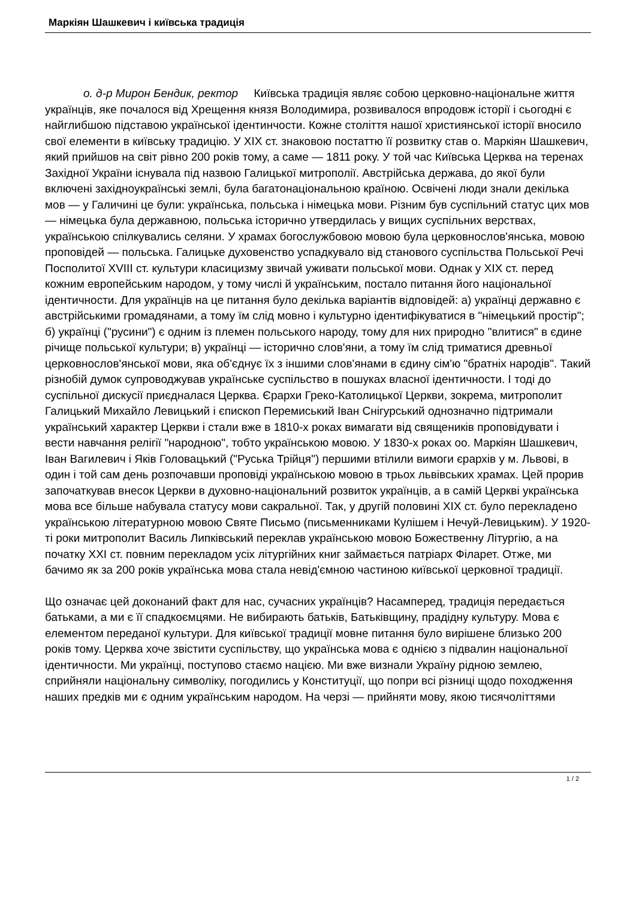Маркіян Шашкевич і київська традиція
о. д-р Мирон Бендик, ректор Київська традиція являє собою церковно-національне життя українців, яке почалося від Хрещення князя Володимира, розвивалося впродовж історії і сьогодні є найглибшою підставою української ідентинчости. Кожне століття нашої християнської історії вносило свої елементи в київську традицію. У XIX ст. знаковою постаттю її розвитку став о. Маркіян Шашкевич, який прийшов на світ рівно 200 років тому, а саме — 1811 року. У той час Київська Церква на теренах Західної України існувала під назвою Галицької митрополії. Австрійська держава, до якої були включені західноукраїнські землі, була багатонаціональною країною. Освічені люди знали декілька мов — у Галичині це були: українська, польська і німецька мови. Різним був суспільний статус цих мов — німецька була державною, польська історично утвердилась у вищих суспільних верствах, українською спілкувались селяни. У храмах богослужбовою мовою була церковнослов'янська, мовою проповідей — польська. Галицьке духовенство успадкувало від станового суспільства Польської Речі Посполитої XVIII ст. культури класицизму звичай уживати польської мови. Однак у XIX ст. перед кожним европейським народом, у тому числі й українським, постало питання його національної ідентичности. Для українців на це питання було декілька варіантів відповідей: а) українці державно є австрійськими громадянами, а тому їм слід мовно і культурно ідентифікуватися в "німецький простір"; б) українці ("русини") є одним із племен польського народу, тому для них природно "влитися" в єдине річище польської культури; в) українці — історично слов'яни, а тому їм слід триматися древньої церковнослов'янської мови, яка об'єднує їх з іншими слов'янами в єдину сім'ю "братніх народів". Такий різнобій думок супроводжував українське суспільство в пошуках власної ідентичности. І тоді до суспільної дискусії приєдналася Церква. Єрархи Греко-Католицької Церкви, зокрема, митрополит Галицький Михайло Левицький і єпископ Перемиський Іван Снігурський однозначно підтримали український характер Церкви і стали вже в 1810-х роках вимагати від священиків проповідувати і вести навчання релігії "народною", тобто українською мовою. У 1830-х роках оо. Маркіян Шашкевич, Іван Вагилевич і Яків Головацький ("Руська Трійця") першими втілили вимоги єрархів у м. Львові, в один і той сам день розпочавши проповіді українською мовою в трьох львівських храмах. Цей прорив започаткував внесок Церкви в духовно-національний розвиток українців, а в самій Церкві українська мова все більше набувала статусу мови сакральної. Так, у другій половині XIX ст. було перекладено українською літературною мовою Святе Письмо (письменниками Кулішем і Нечуй-Левицьким). У 1920-ті роки митрополит Василь Липківський переклав українською мовою Божественну Літургію, а на початку XXI ст. повним перекладом усіх літургійних книг займається патріарх Філарет. Отже, ми бачимо як за 200 років українська мова стала невід'ємною частиною київської церковної традиції.
Що означає цей доконаний факт для нас, сучасних українців? Насамперед, традиція передається батьками, а ми є її спадкоємцями. Не вибирають батьків, Батьківщину, прадідну культуру. Мова є елементом переданої культури. Для київської традиції мовне питання було вирішене близько 200 років тому. Церква хоче звістити суспільству, що українська мова є однією з підвалин національної ідентичности. Ми українці, поступово стаємо нацією. Ми вже визнали Україну рідною землею, сприйняли національну символіку, погодились у Конституції, що попри всі різниці щодо походження наших предків ми є одним українським народом. На черзі — прийняти мову, якою тисячоліттями
1 / 2